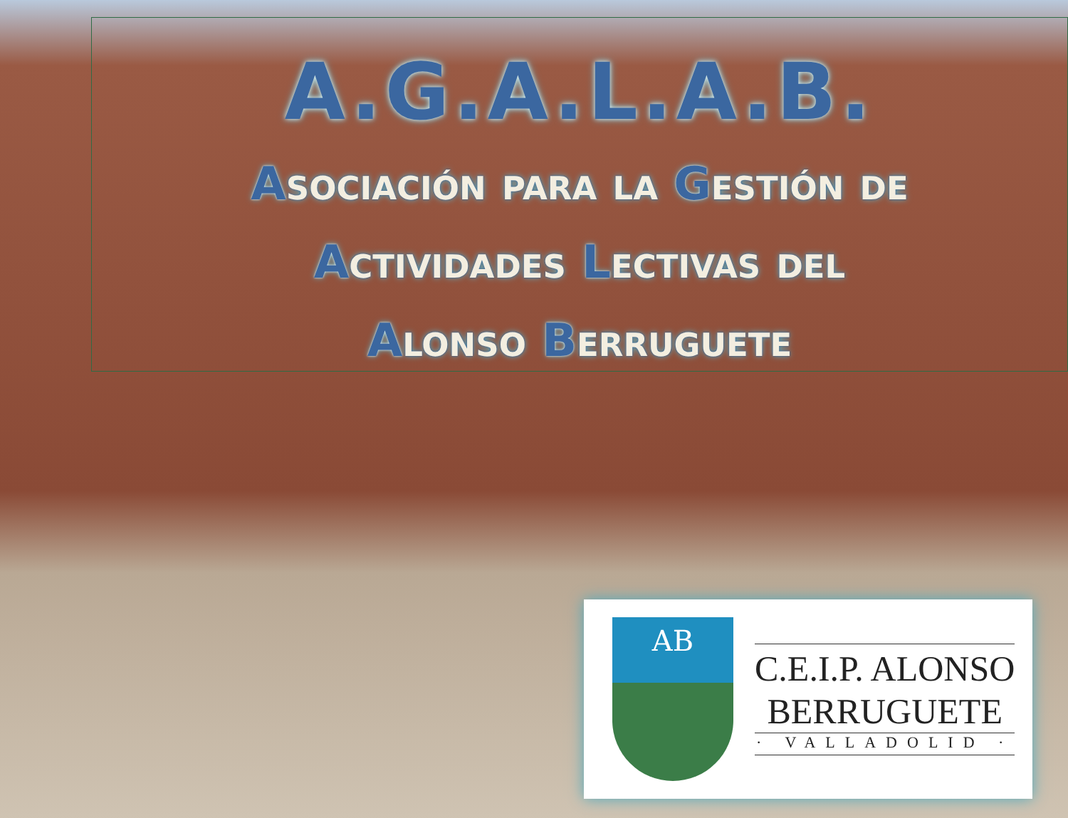A.G.A.L.A.B.
Asociación para la Gestión de
Actividades Lectivas del
Alonso Berruguete
AB
C.E.I.P. ALONSO
BERRUGUETE
· VALLADOLID ·